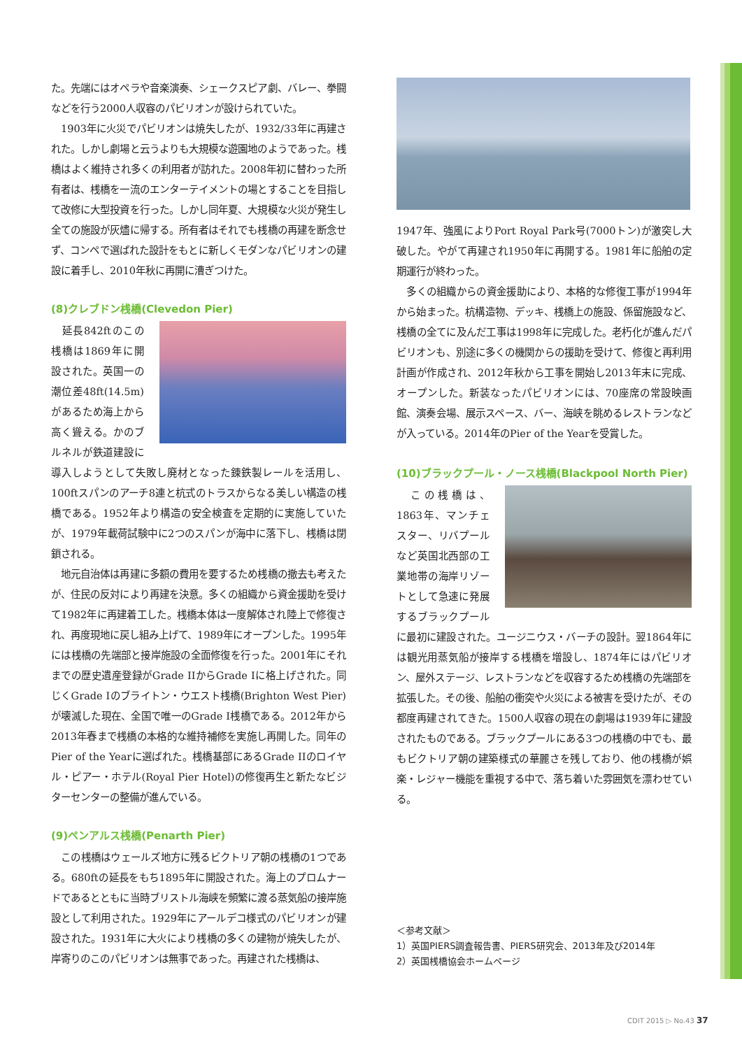た。先端にはオペラや音楽演奏、シェークスピア劇、バレー、拳闘などを行う2000人収容のパビリオンが設けられていた。
　1903年に火災でパビリオンは焼失したが、1932/33年に再建された。しかし劇場と云うよりも大規模な遊園地のようであった。桟橋はよく維持され多くの利用者が訪れた。2008年初に替わった所有者は、桟橋を一流のエンターテイメントの場とすることを目指して改修に大型投資を行った。しかし同年夏、大規模な火災が発生し全ての施設が灰燼に帰する。所有者はそれでも桟橋の再建を断念せず、コンペで選ばれた設計をもとに新しくモダンなパビリオンの建設に着手し、2010年秋に再開に漕ぎつけた。
(8)クレブドン桟橋(Clevedon Pier)
　延長842ftのこの桟橋は1869年に開設された。英国一の潮位差48ft(14.5m)があるため海上から高く聳える。かのブルネルが鉄道建設に導入しようとして失敗し廃材となった錬鉄製レールを活用し、100ftスパンのアーチ8連と杭式のトラスからなる美しい構造の桟橋である。1952年より構造の安全検査を定期的に実施していたが、1979年載荷試験中に2つのスパンが海中に落下し、桟橋は閉鎖される。
　地元自治体は再建に多額の費用を要するため桟橋の撤去も考えたが、住民の反対により再建を決意。多くの組織から資金援助を受けて1982年に再建着工した。桟橋本体は一度解体され陸上で修復され、再度現地に戻し組み上げて、1989年にオープンした。1995年には桟橋の先端部と接岸施設の全面修復を行った。2001年にそれまでの歴史遺産登録がGrade IIからGrade Iに格上げされた。同じくGrade Iのブライトン・ウエスト桟橋(Brighton West Pier)が壊滅した現在、全国で唯一のGrade I桟橋である。2012年から2013年春まで桟橋の本格的な維持補修を実施し再開した。同年のPier of the Yearに選ばれた。桟橋基部にあるGrade IIのロイヤル・ピアー・ホテル(Royal Pier Hotel)の修復再生と新たなビジターセンターの整備が進んでいる。
(9)ペンアルス桟橋(Penarth Pier)
　この桟橋はウェールズ地方に残るビクトリア朝の桟橋の1つである。680ftの延長をもち1895年に開設された。海上のプロムナードであるとともに当時ブリストル海峡を頻繁に渡る蒸気船の接岸施設として利用された。1929年にアールデコ様式のパビリオンが建設された。1931年に大火により桟橋の多くの建物が焼失したが、岸寄りのこのパビリオンは無事であった。再建された桟橋は、
1947年、強風によりPort Royal Park号(7000トン)が激突し大破した。やがて再建され1950年に再開する。1981年に船舶の定期運行が終わった。
　多くの組織からの資金援助により、本格的な修復工事が1994年から始まった。杭構造物、デッキ、桟橋上の施設、係留施設など、桟橋の全てに及んだ工事は1998年に完成した。老朽化が進んだパビリオンも、別途に多くの機関からの援助を受けて、修復と再利用計画が作成され、2012年秋から工事を開始し2013年末に完成、オープンした。新装なったパビリオンには、70座席の常設映画館、演奏会場、展示スペース、バー、海峡を眺めるレストランなどが入っている。2014年のPier of the Yearを受賞した。
(10)ブラックプール・ノース桟橋(Blackpool North Pier)
　この桟橋は、1863年、マンチェスター、リバプールなど英国北西部の工業地帯の海岸リゾートとして急速に発展するブラックプールに最初に建設された。ユージニウス・バーチの設計。翌1864年には観光用蒸気船が接岸する桟橋を増設し、1874年にはパビリオン、屋外ステージ、レストランなどを収容するため桟橋の先端部を拡張した。その後、船舶の衝突や火災による被害を受けたが、その都度再建されてきた。1500人収容の現在の劇場は1939年に建設されたものである。ブラックプールにある3つの桟橋の中でも、最もビクトリア朝の建築様式の華麗さを残しており、他の桟橋が娯楽・レジャー機能を重視する中で、落ち着いた雰囲気を漂わせている。
＜参考文献＞
1）英国PIERS調査報告書、PIERS研究会、2013年及び2014年
2）英国桟橋協会ホームページ
CDIT 2015 ▷ No.43 37